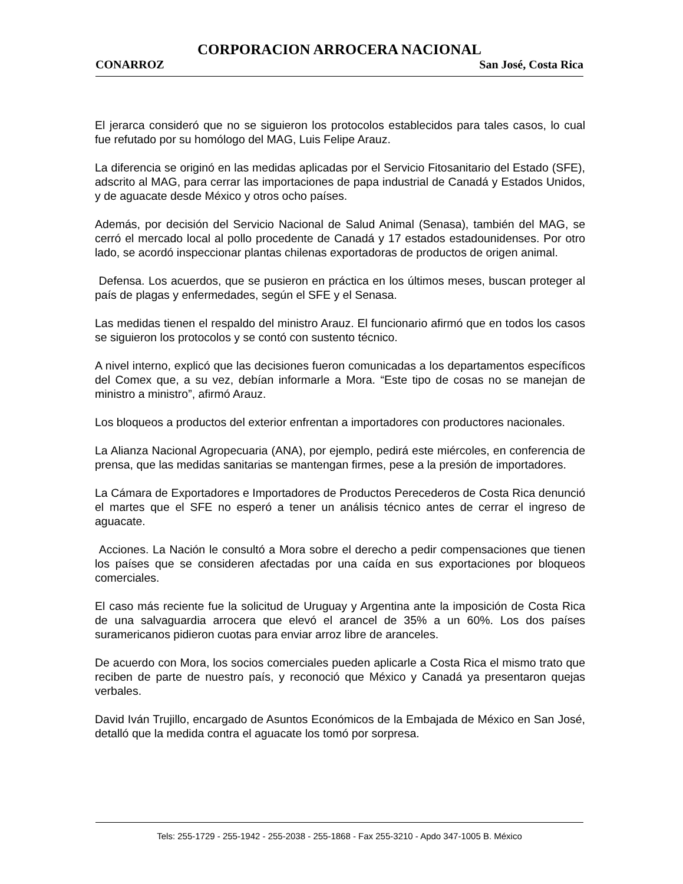CORPORACION ARROCERA NACIONAL
CONARROZ San José, Costa Rica
El jerarca consideró que no se siguieron los protocolos establecidos para tales casos, lo cual fue refutado por su homólogo del MAG, Luis Felipe Arauz.
La diferencia se originó en las medidas aplicadas por el Servicio Fitosanitario del Estado (SFE), adscrito al MAG, para cerrar las importaciones de papa industrial de Canadá y Estados Unidos, y de aguacate desde México y otros ocho países.
Además, por decisión del Servicio Nacional de Salud Animal (Senasa), también del MAG, se cerró el mercado local al pollo procedente de Canadá y 17 estados estadounidenses. Por otro lado, se acordó inspeccionar plantas chilenas exportadoras de productos de origen animal.
Defensa. Los acuerdos, que se pusieron en práctica en los últimos meses, buscan proteger al país de plagas y enfermedades, según el SFE y el Senasa.
Las medidas tienen el respaldo del ministro Arauz. El funcionario afirmó que en todos los casos se siguieron los protocolos y se contó con sustento técnico.
A nivel interno, explicó que las decisiones fueron comunicadas a los departamentos específicos del Comex que, a su vez, debían informarle a Mora. “Este tipo de cosas no se manejan de ministro a ministro”, afirmó Arauz.
Los bloqueos a productos del exterior enfrentan a importadores con productores nacionales.
La Alianza Nacional Agropecuaria (ANA), por ejemplo, pedirá este miércoles, en conferencia de prensa, que las medidas sanitarias se mantengan firmes, pese a la presión de importadores.
La Cámara de Exportadores e Importadores de Productos Perecederos de Costa Rica denunció el martes que el SFE no esperó a tener un análisis técnico antes de cerrar el ingreso de aguacate.
Acciones. La Nación le consultó a Mora sobre el derecho a pedir compensaciones que tienen los países que se consideren afectadas por una caída en sus exportaciones por bloqueos comerciales.
El caso más reciente fue la solicitud de Uruguay y Argentina ante la imposición de Costa Rica de una salvaguardia arrocera que elevó el arancel de 35% a un 60%. Los dos países suramericanos pidieron cuotas para enviar arroz libre de aranceles.
De acuerdo con Mora, los socios comerciales pueden aplicarle a Costa Rica el mismo trato que reciben de parte de nuestro país, y reconoció que México y Canadá ya presentaron quejas verbales.
David Iván Trujillo, encargado de Asuntos Económicos de la Embajada de México en San José, detalló que la medida contra el aguacate los tomó por sorpresa.
Tels: 255-1729 - 255-1942 - 255-2038 - 255-1868 - Fax 255-3210 - Apdo 347-1005 B. México